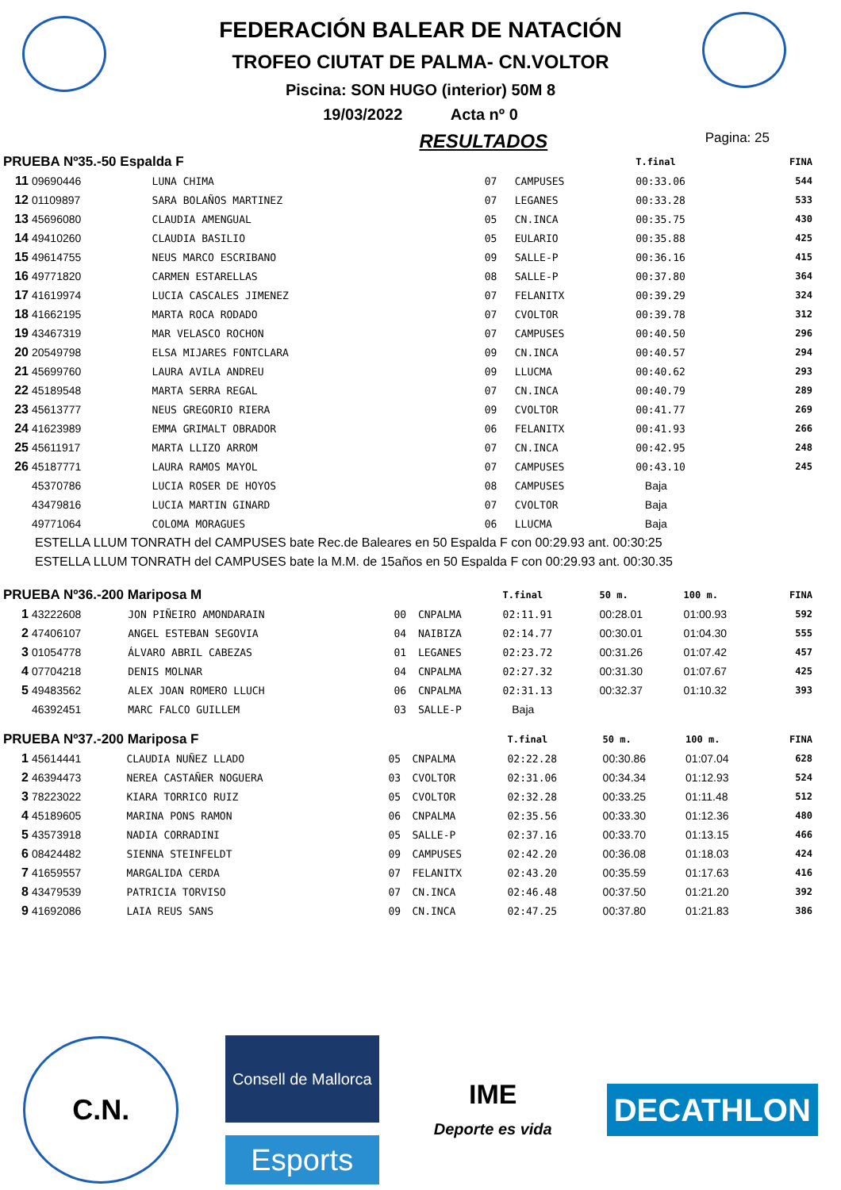FEDERACIÓN BALEAR DE NATACIÓN
TROFEO CIUTAT DE PALMA- CN.VOLTOR
Piscina: SON HUGO (interior) 50M 8
19/03/2022 Acta nº 0
RESULTADOS Pagina: 25
| PRUEBA Nº35.-50 Espalda F | | | | | T.final | | | FINA |
| --- | --- | --- | --- | --- | --- | --- | --- | --- |
| 11 | 09690446 | LUNA CHIMA | 07 | CAMPUSES | 00:33.06 | | | 544 |
| 12 | 01109897 | SARA BOLAÑOS MARTINEZ | 07 | LEGANES | 00:33.28 | | | 533 |
| 13 | 45696080 | CLAUDIA AMENGUAL | 05 | CN.INCA | 00:35.75 | | | 430 |
| 14 | 49410260 | CLAUDIA BASILIO | 05 | EULARIO | 00:35.88 | | | 425 |
| 15 | 49614755 | NEUS MARCO ESCRIBANO | 09 | SALLE-P | 00:36.16 | | | 415 |
| 16 | 49771820 | CARMEN ESTARELLAS | 08 | SALLE-P | 00:37.80 | | | 364 |
| 17 | 41619974 | LUCIA CASCALES JIMENEZ | 07 | FELANITX | 00:39.29 | | | 324 |
| 18 | 41662195 | MARTA ROCA RODADO | 07 | CVOLTOR | 00:39.78 | | | 312 |
| 19 | 43467319 | MAR VELASCO ROCHON | 07 | CAMPUSES | 00:40.50 | | | 296 |
| 20 | 20549798 | ELSA MIJARES FONTCLARA | 09 | CN.INCA | 00:40.57 | | | 294 |
| 21 | 45699760 | LAURA AVILA ANDREU | 09 | LLUCMA | 00:40.62 | | | 293 |
| 22 | 45189548 | MARTA SERRA REGAL | 07 | CN.INCA | 00:40.79 | | | 289 |
| 23 | 45613777 | NEUS GREGORIO RIERA | 09 | CVOLTOR | 00:41.77 | | | 269 |
| 24 | 41623989 | EMMA GRIMALT OBRADOR | 06 | FELANITX | 00:41.93 | | | 266 |
| 25 | 45611917 | MARTA LLIZO ARROM | 07 | CN.INCA | 00:42.95 | | | 248 |
| 26 | 45187771 | LAURA RAMOS MAYOL | 07 | CAMPUSES | 00:43.10 | | | 245 |
| | 45370786 | LUCIA ROSER DE HOYOS | 08 | CAMPUSES | Baja | | | |
| | 43479816 | LUCIA MARTIN GINARD | 07 | CVOLTOR | Baja | | | |
| | 49771064 | COLOMA MORAGUES | 06 | LLUCMA | Baja | | | |
ESTELLA LLUM TONRATH del CAMPUSES bate Rec.de Baleares en 50 Espalda F con 00:29.93 ant. 00:30:25
ESTELLA LLUM TONRATH del CAMPUSES bate la M.M. de 15años en 50 Espalda F con 00:29.93 ant. 00:30.35
| PRUEBA Nº36.-200 Mariposa M | | | | | T.final | 50 m. | 100 m. | FINA |
| --- | --- | --- | --- | --- | --- | --- | --- | --- |
| 1 | 43222608 | JON PIÑEIRO AMONDARAIN | 00 | CNPALMA | 02:11.91 | 00:28.01 | 01:00.93 | 592 |
| 2 | 47406107 | ANGEL ESTEBAN SEGOVIA | 04 | NAIBIZA | 02:14.77 | 00:30.01 | 01:04.30 | 555 |
| 3 | 01054778 | ÁLVARO ABRIL CABEZAS | 01 | LEGANES | 02:23.72 | 00:31.26 | 01:07.42 | 457 |
| 4 | 07704218 | DENIS MOLNAR | 04 | CNPALMA | 02:27.32 | 00:31.30 | 01:07.67 | 425 |
| 5 | 49483562 | ALEX JOAN ROMERO LLUCH | 06 | CNPALMA | 02:31.13 | 00:32.37 | 01:10.32 | 393 |
| | 46392451 | MARC FALCO GUILLEM | 03 | SALLE-P | Baja | | | |
| PRUEBA Nº37.-200 Mariposa F | | | | | T.final | 50 m. | 100 m. | FINA |
| --- | --- | --- | --- | --- | --- | --- | --- | --- |
| 1 | 45614441 | CLAUDIA NUÑEZ LLADO | 05 | CNPALMA | 02:22.28 | 00:30.86 | 01:07.04 | 628 |
| 2 | 46394473 | NEREA CASTAÑER NOGUERA | 03 | CVOLTOR | 02:31.06 | 00:34.34 | 01:12.93 | 524 |
| 3 | 78223022 | KIARA TORRICO RUIZ | 05 | CVOLTOR | 02:32.28 | 00:33.25 | 01:11.48 | 512 |
| 4 | 45189605 | MARINA PONS RAMON | 06 | CNPALMA | 02:35.56 | 00:33.30 | 01:12.36 | 480 |
| 5 | 43573918 | NADIA CORRADINI | 05 | SALLE-P | 02:37.16 | 00:33.70 | 01:13.15 | 466 |
| 6 | 08424482 | SIENNA STEINFELDT | 09 | CAMPUSES | 02:42.20 | 00:36.08 | 01:18.03 | 424 |
| 7 | 41659557 | MARGALIDA CERDA | 07 | FELANITX | 02:43.20 | 00:35.59 | 01:17.63 | 416 |
| 8 | 43479539 | PATRICIA TORVISO | 07 | CN.INCA | 02:46.48 | 00:37.50 | 01:21.20 | 392 |
| 9 | 41692086 | LAIA REUS SANS | 09 | CN.INCA | 02:47.25 | 00:37.80 | 01:21.83 | 386 |
C.N.
Consell de Mallorca
Esports
IME
Deporte es vida
DECATHLON